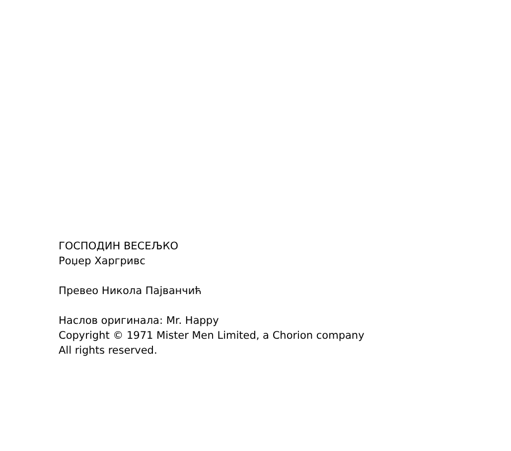ГОСПОДИН ВЕСЕЉКО
Роџер Харгривс
Превео Никола Пајванчић
Наслов оригинала: Mr. Happy
Copyright © 1971 Mister Men Limited, a Chorion company
All rights reserved.